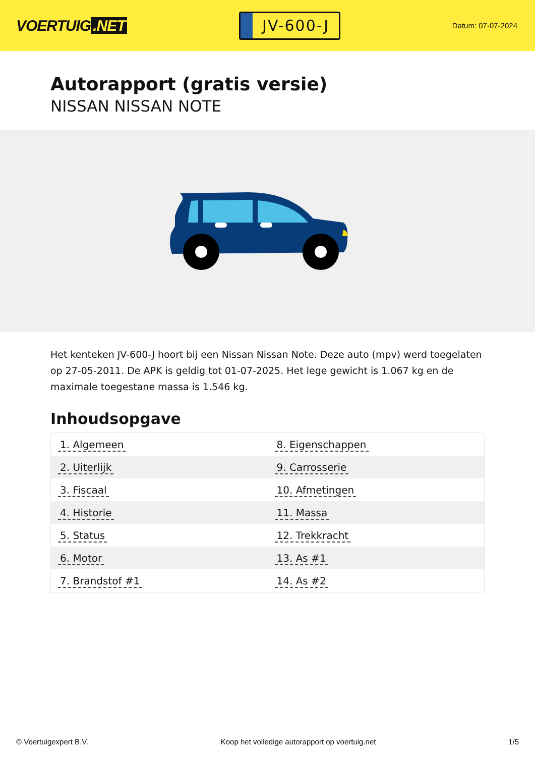VOERTUIG.NET
JV-600-J
Datum: 07-07-2024
Autorapport (gratis versie)
NISSAN NISSAN NOTE
Het kenteken JV-600-J hoort bij een Nissan Nissan Note. Deze auto (mpv) werd toegelaten op 27-05-2011. De APK is geldig tot 01-07-2025. Het lege gewicht is 1.067 kg en de maximale toegestane massa is 1.546 kg.
Inhoudsopgave
| 1. Algemeen | 8. Eigenschappen |
| 2. Uiterlijk | 9. Carrosserie |
| 3. Fiscaal | 10. Afmetingen |
| 4. Historie | 11. Massa |
| 5. Status | 12. Trekkracht |
| 6. Motor | 13. As #1 |
| 7. Brandstof #1 | 14. As #2 |
© Voertuigexpert B.V. Koop het volledige autorapport op voertuig.net 1/5